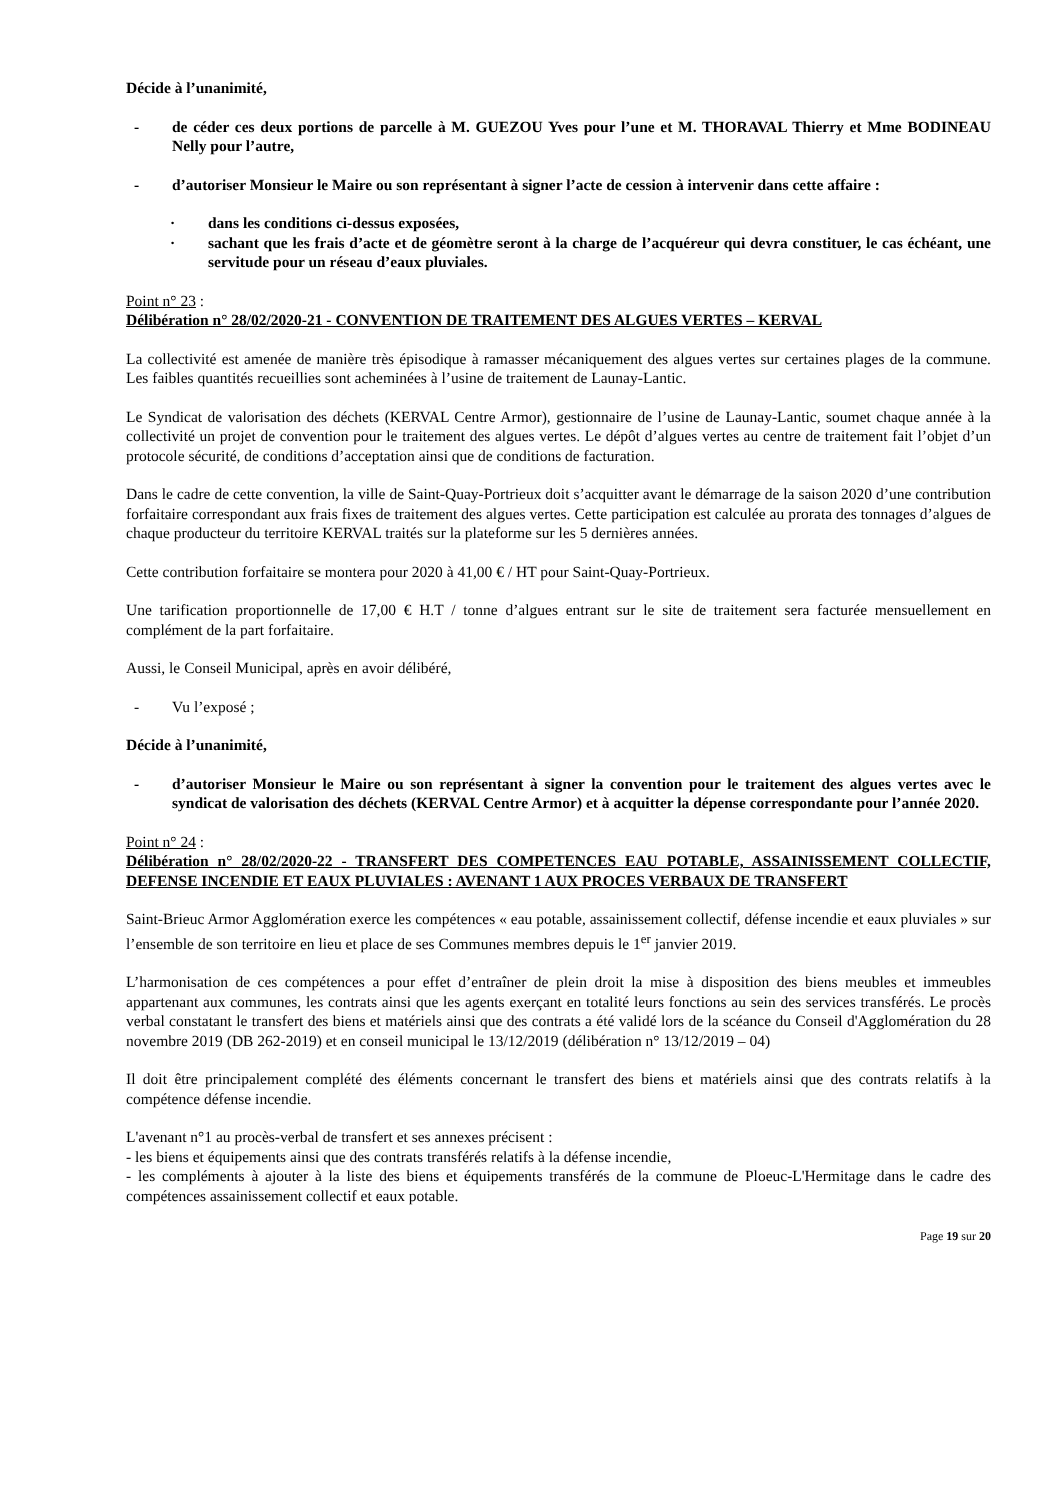Décide à l’unanimité,
- de céder ces deux portions de parcelle à M. GUEZOU Yves pour l’une et M. THORAVAL Thierry et Mme BODINEAU Nelly pour l’autre,
- d’autoriser Monsieur le Maire ou son représentant à signer l’acte de cession à intervenir dans cette affaire :
· dans les conditions ci-dessus exposées,
· sachant que les frais d’acte et de géomètre seront à la charge de l’acquéreur qui devra constituer, le cas échéant, une servitude pour un réseau d’eaux pluviales.
Point n° 23 :
Délibération n° 28/02/2020-21 - CONVENTION DE TRAITEMENT DES ALGUES VERTES – KERVAL
La collectivité est amenée de manière très épisodique à ramasser mécaniquement des algues vertes sur certaines plages de la commune. Les faibles quantités recueillies sont acheminées à l’usine de traitement de Launay-Lantic.
Le Syndicat de valorisation des déchets (KERVAL Centre Armor), gestionnaire de l’usine de Launay-Lantic, soumet chaque année à la collectivité un projet de convention pour le traitement des algues vertes. Le dépôt d’algues vertes au centre de traitement fait l’objet d’un protocole sécurité, de conditions d’acceptation ainsi que de conditions de facturation.
Dans le cadre de cette convention, la ville de Saint-Quay-Portrieux doit s’acquitter avant le démarrage de la saison 2020 d’une contribution forfaitaire correspondant aux frais fixes de traitement des algues vertes. Cette participation est calculée au prorata des tonnages d’algues de chaque producteur du territoire KERVAL traités sur la plateforme sur les 5 dernières années.
Cette contribution forfaitaire se montera pour 2020 à 41,00 € / HT pour Saint-Quay-Portrieux.
Une tarification proportionnelle de 17,00 € H.T / tonne d’algues entrant sur le site de traitement sera facturée mensuellement en complément de la part forfaitaire.
Aussi, le Conseil Municipal, après en avoir délibéré,
- Vu l’exposé ;
Décide à l’unanimité,
- d’autoriser Monsieur le Maire ou son représentant à signer la convention pour le traitement des algues vertes avec le syndicat de valorisation des déchets (KERVAL Centre Armor) et à acquitter la dépense correspondante pour l’année 2020.
Point n° 24 :
Délibération n° 28/02/2020-22 - TRANSFERT DES COMPETENCES EAU POTABLE, ASSAINISSEMENT COLLECTIF, DEFENSE INCENDIE ET EAUX PLUVIALES : AVENANT 1 AUX PROCES VERBAUX DE TRANSFERT
Saint-Brieuc Armor Agglomération exerce les compétences « eau potable, assainissement collectif, défense incendie et eaux pluviales » sur l’ensemble de son territoire en lieu et place de ses Communes membres depuis le 1<sup>er</sup> janvier 2019.
L’harmonisation de ces compétences a pour effet d’entraîner de plein droit la mise à disposition des biens meubles et immeubles appartenant aux communes, les contrats ainsi que les agents exerçant en totalité leurs fonctions au sein des services transférés. Le procès verbal constatant le transfert des biens et matériels ainsi que des contrats a été validé lors de la scéance du Conseil d'Agglomération du 28 novembre 2019 (DB 262-2019) et en conseil municipal le 13/12/2019 (délibération n° 13/12/2019 – 04)
Il doit être principalement complété des éléments concernant le transfert des biens et matériels ainsi que des contrats relatifs à la compétence défense incendie.
L'avenant n°1 au procès-verbal de transfert et ses annexes précisent :
- les biens et équipements ainsi que des contrats transférés relatifs à la défense incendie,
- les compléments à ajouter à la liste des biens et équipements transférés de la commune de Ploeuc-L'Hermitage dans le cadre des compétences assainissement collectif et eaux potable.
Page 19 sur 20